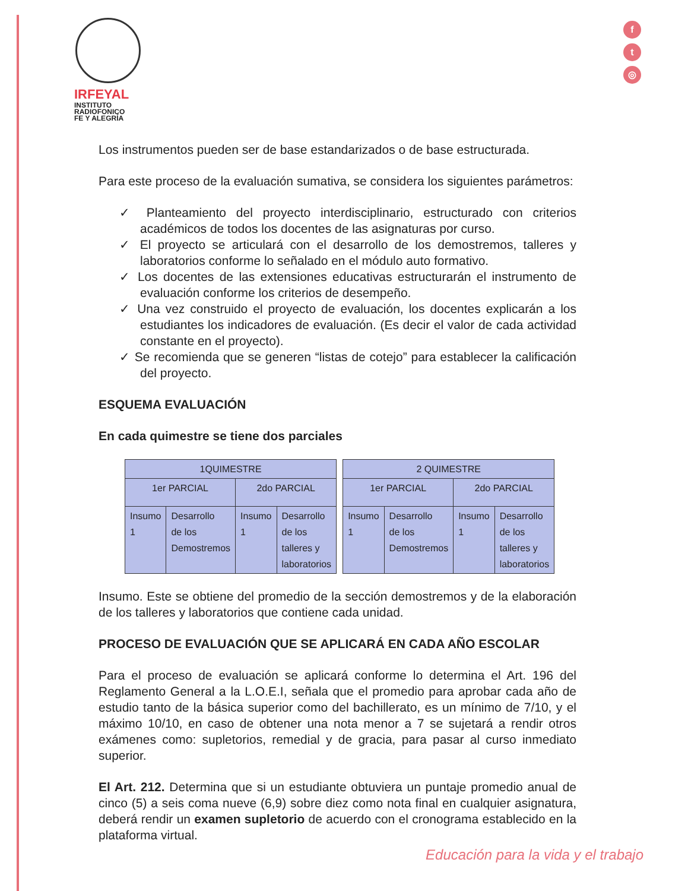IRFEYAL
INSTITUTO
RADIOFONICO
FE Y ALEGRÍA
f
t
◎
Los instrumentos pueden ser de base estandarizados o de base estructurada.
Para este proceso de la evaluación sumativa, se considera los siguientes parámetros:
✓ Planteamiento del proyecto interdisciplinario, estructurado con criterios académicos de todos los docentes de las asignaturas por curso.
✓ El proyecto se articulará con el desarrollo de los demostremos, talleres y laboratorios conforme lo señalado en el módulo auto formativo.
✓ Los docentes de las extensiones educativas estructurarán el instrumento de evaluación conforme los criterios de desempeño.
✓ Una vez construido el proyecto de evaluación, los docentes explicarán a los estudiantes los indicadores de evaluación. (Es decir el valor de cada actividad constante en el proyecto).
✓ Se recomienda que se generen “listas de cotejo” para establecer la calificación del proyecto.
ESQUEMA EVALUACIÓN
En cada quimestre se tiene dos parciales
| 1QUIMESTRE | | | |
| --- | --- | --- | --- |
| 1er PARCIAL | | 2do PARCIAL | |
| Insumo 1 | Desarrollo de los Demostremos | Insumo 1 | Desarrollo de los talleres y laboratorios |
| 2 QUIMESTRE | | | |
| --- | --- | --- | --- |
| 1er PARCIAL | | 2do PARCIAL | |
| Insumo 1 | Desarrollo de los Demostremos | Insumo 1 | Desarrollo de los talleres y laboratorios |
Insumo. Este se obtiene del promedio de la sección demostremos y de la elaboración de los talleres y laboratorios que contiene cada unidad.
PROCESO DE EVALUACIÓN QUE SE APLICARÁ EN CADA AÑO ESCOLAR
Para el proceso de evaluación se aplicará conforme lo determina el Art. 196 del Reglamento General a la L.O.E.I, señala que el promedio para aprobar cada año de estudio tanto de la básica superior como del bachillerato, es un mínimo de 7/10, y el máximo 10/10, en caso de obtener una nota menor a 7 se sujetará a rendir otros exámenes como: supletorios, remedial y de gracia, para pasar al curso inmediato superior.
El Art. 212. Determina que si un estudiante obtuviera un puntaje promedio anual de cinco (5) a seis coma nueve (6,9) sobre diez como nota final en cualquier asignatura, deberá rendir un examen supletorio de acuerdo con el cronograma establecido en la plataforma virtual.
Educación para la vida y el trabajo